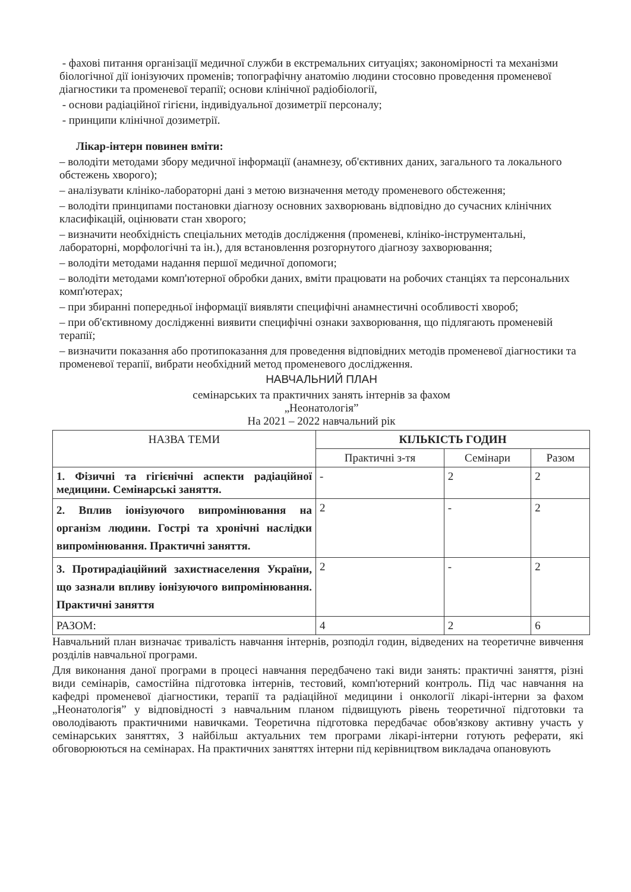- фахові питання організації медичної служби в екстремальних ситуаціях; закономірності та механізми біологічної дії іонізуючих променів; топографічну анатомію людини стосовно проведення променевої діагностики та променевої терапії; основи клінічної радіобіології,
- основи радіаційної гігієни, індивідуальної дозиметрії персоналу;
- принципи клінічної дозиметрії.
Лікар-інтерн повинен вміти:
– володіти методами збору медичної інформації (анамнезу, об'єктивних даних, загального та локального обстежень хворого);
– аналізувати клініко-лабораторні дані з метою визначення методу променевого обстеження;
– володіти принципами постановки діагнозу основних захворювань відповідно до сучасних клінічних класифікацій, оцінювати стан хворого;
– визначити необхідність спеціальних методів дослідження (променеві, клініко-інструментальні, лабораторні, морфологічні та ін.), для встановлення розгорнутого діагнозу захворювання;
– володіти методами надання першої медичної допомоги;
– володіти методами комп'ютерної обробки даних, вміти працювати на робочих станціях та персональних комп'ютерах;
– при збиранні попередньої інформації виявляти специфічні анамнестичні особливості хвороб;
– при об'єктивному дослідженні виявити специфічні ознаки захворювання, що підлягають променевій терапії;
– визначити показання або протипоказання для проведення відповідних методів променевої діагностики та променевої терапії, вибрати необхідний метод променевого дослідження.
НАВЧАЛЬНИЙ ПЛАН
семінарських та практичних занять інтернів за фахом
„Неонатологія”
На 2021 – 2022 навчальний рік
| НАЗВА ТЕМИ | КІЛЬКІСТЬ ГОДИН | | |
| --- | --- | --- | --- |
| | Практичні з-тя | Семінари | Разом |
| 1. Фізичні та гігієнічні аспекти радіаційної медицини. Семінарські заняття. | - | 2 | 2 |
| 2. Вплив іонізуючого випромінювання на організм людини. Гострі та хронічні наслідки випромінювання. Практичні заняття. | 2 | - | 2 |
| 3. Протирадіаційний захистнаселення України, що зазнали впливу іонізуючого випромінювання. Практичні заняття | 2 | - | 2 |
| РАЗОМ: | 4 | 2 | 6 |
Навчальний план визначає тривалість навчання інтернів, розподіл годин, відведених на теоретичне вивчення розділів навчальної програми.
Для виконання даної програми в процесі навчання передбачено такі види занять: практичні заняття, різні види семінарів, самостійна підготовка інтернів, тестовий, комп'ютерний контроль. Під час навчання на кафедрі променевої діагностики, терапії та радіаційної медицини і онкології лікарі-інтерни за фахом „Неонатологія” у відповідності з навчальним планом підвищують рівень теоретичної підготовки та оволодівають практичними навичками. Теоретична підготовка передбачає обов'язкову активну участь у семінарських заняттях, З найбільш актуальних тем програми лікарі-інтерни готують реферати, які обговорюються на семінарах. На практичних заняттях інтерни під керівництвом викладача опановують